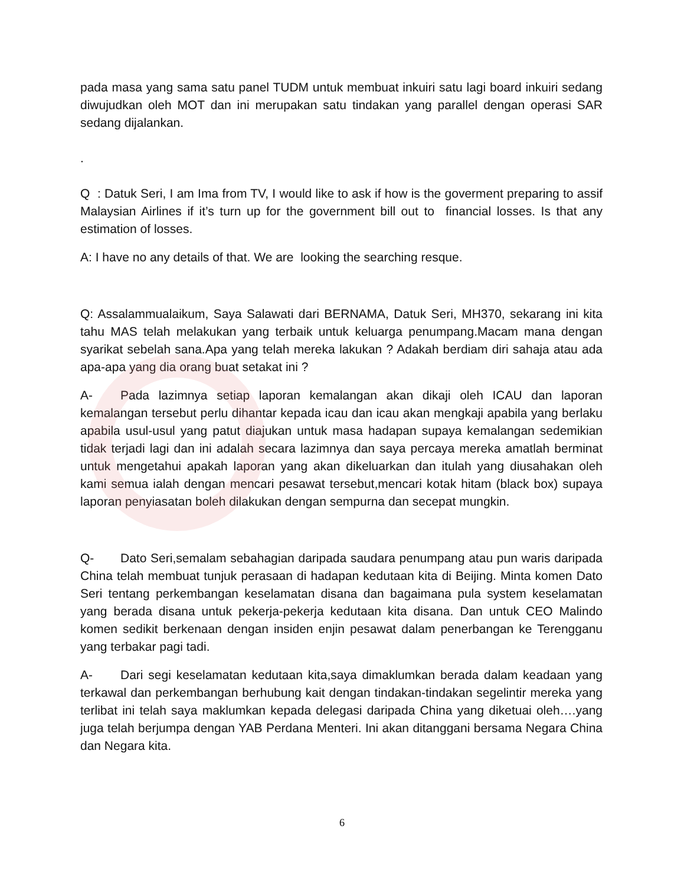pada masa yang sama satu panel TUDM untuk membuat inkuiri satu lagi board inkuiri sedang diwujudkan oleh MOT dan ini merupakan satu tindakan yang parallel dengan operasi SAR sedang dijalankan.
.
Q : Datuk Seri, I am Ima from TV, I would like to ask if how is the goverment preparing to assif Malaysian Airlines if it’s turn up for the government bill out to financial losses. Is that any estimation of losses.
A: I have no any details of that. We are looking the searching resque.
Q: Assalammualaikum, Saya Salawati dari BERNAMA, Datuk Seri, MH370, sekarang ini kita tahu MAS telah melakukan yang terbaik untuk keluarga penumpang.Macam mana dengan syarikat sebelah sana.Apa yang telah mereka lakukan ? Adakah berdiam diri sahaja atau ada apa-apa yang dia orang buat setakat ini ?
A- Pada lazimnya setiap laporan kemalangan akan dikaji oleh ICAU dan laporan kemalangan tersebut perlu dihantar kepada icau dan icau akan mengkaji apabila yang berlaku apabila usul-usul yang patut diajukan untuk masa hadapan supaya kemalangan sedemikian tidak terjadi lagi dan ini adalah secara lazimnya dan saya percaya mereka amatlah berminat untuk mengetahui apakah laporan yang akan dikeluarkan dan itulah yang diusahakan oleh kami semua ialah dengan mencari pesawat tersebut,mencari kotak hitam (black box) supaya laporan penyiasatan boleh dilakukan dengan sempurna dan secepat mungkin.
Q- Dato Seri,semalam sebahagian daripada saudara penumpang atau pun waris daripada China telah membuat tunjuk perasaan di hadapan kedutaan kita di Beijing. Minta komen Dato Seri tentang perkembangan keselamatan disana dan bagaimana pula system keselamatan yang berada disana untuk pekerja-pekerja kedutaan kita disana. Dan untuk CEO Malindo komen sedikit berkenaan dengan insiden enjin pesawat dalam penerbangan ke Terengganu yang terbakar pagi tadi.
A- Dari segi keselamatan kedutaan kita,saya dimaklumkan berada dalam keadaan yang terkawal dan perkembangan berhubung kait dengan tindakan-tindakan segelintir mereka yang terlibat ini telah saya maklumkan kepada delegasi daripada China yang diketuai oleh….yang juga telah berjumpa dengan YAB Perdana Menteri. Ini akan ditanggani bersama Negara China dan Negara kita.
6